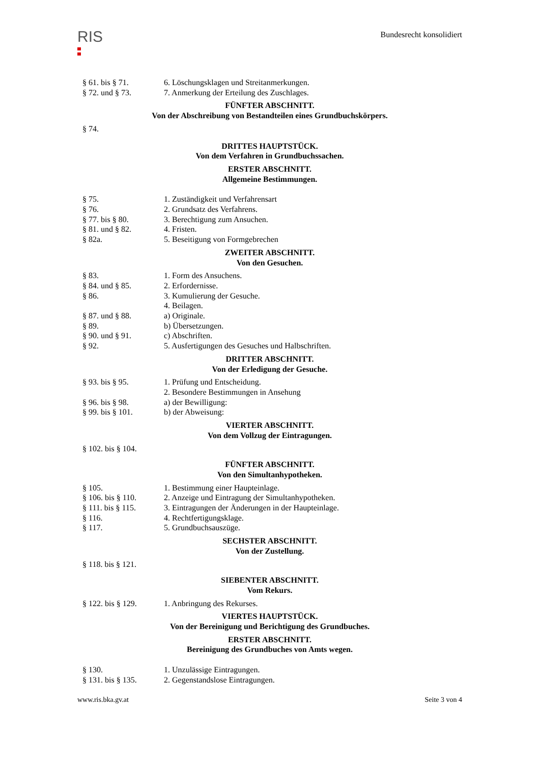RIS
Bundesrecht konsolidiert
§ 61. bis § 71. 6. Löschungsklagen und Streitanmerkungen.
§ 72. und § 73. 7. Anmerkung der Erteilung des Zuschlages.
FÜNFTER ABSCHNITT.
Von der Abschreibung von Bestandteilen eines Grundbuchskörpers.
§ 74.
DRITTES HAUPTSTÜCK.
Von dem Verfahren in Grundbuchssachen.
ERSTER ABSCHNITT.
Allgemeine Bestimmungen.
§ 75. 1. Zuständigkeit und Verfahrensart
§ 76. 2. Grundsatz des Verfahrens.
§ 77. bis § 80. 3. Berechtigung zum Ansuchen.
§ 81. und § 82. 4. Fristen.
§ 82a. 5. Beseitigung von Formgebrechen
ZWEITER ABSCHNITT.
Von den Gesuchen.
§ 83. 1. Form des Ansuchens.
§ 84. und § 85. 2. Erfordernisse.
§ 86. 3. Kumulierung der Gesuche.
4. Beilagen.
§ 87. und § 88. a) Originale.
§ 89. b) Übersetzungen.
§ 90. und § 91. c) Abschriften.
§ 92. 5. Ausfertigungen des Gesuches und Halbschriften.
DRITTER ABSCHNITT.
Von der Erledigung der Gesuche.
§ 93. bis § 95. 1. Prüfung und Entscheidung.
2. Besondere Bestimmungen in Ansehung
§ 96. bis § 98. a) der Bewilligung:
§ 99. bis § 101. b) der Abweisung:
VIERTER ABSCHNITT.
Von dem Vollzug der Eintragungen.
§ 102. bis § 104.
FÜNFTER ABSCHNITT.
Von den Simultanhypotheken.
§ 105. 1. Bestimmung einer Haupteinlage.
§ 106. bis § 110.
2. Anzeige und Eintragung der Simultanhypotheken.
§ 111. bis § 115.
3. Eintragungen der Änderungen in der Haupteinlage.
§ 116. 4. Rechtfertigungsklage.
§ 117. 5. Grundbuchsauszüge.
SECHSTER ABSCHNITT.
Von der Zustellung.
§ 118. bis § 121.
SIEBENTER ABSCHNITT.
Vom Rekurs.
§ 122. bis § 129.
1. Anbringung des Rekurses.
VIERTES HAUPTSTÜCK.
Von der Bereinigung und Berichtigung des Grundbuches.
ERSTER ABSCHNITT.
Bereinigung des Grundbuches von Amts wegen.
§ 130. 1. Unzulässige Eintragungen.
§ 131. bis § 135.
2. Gegenstandslose Eintragungen.
www.ris.bka.gv.at Seite 3 von 4